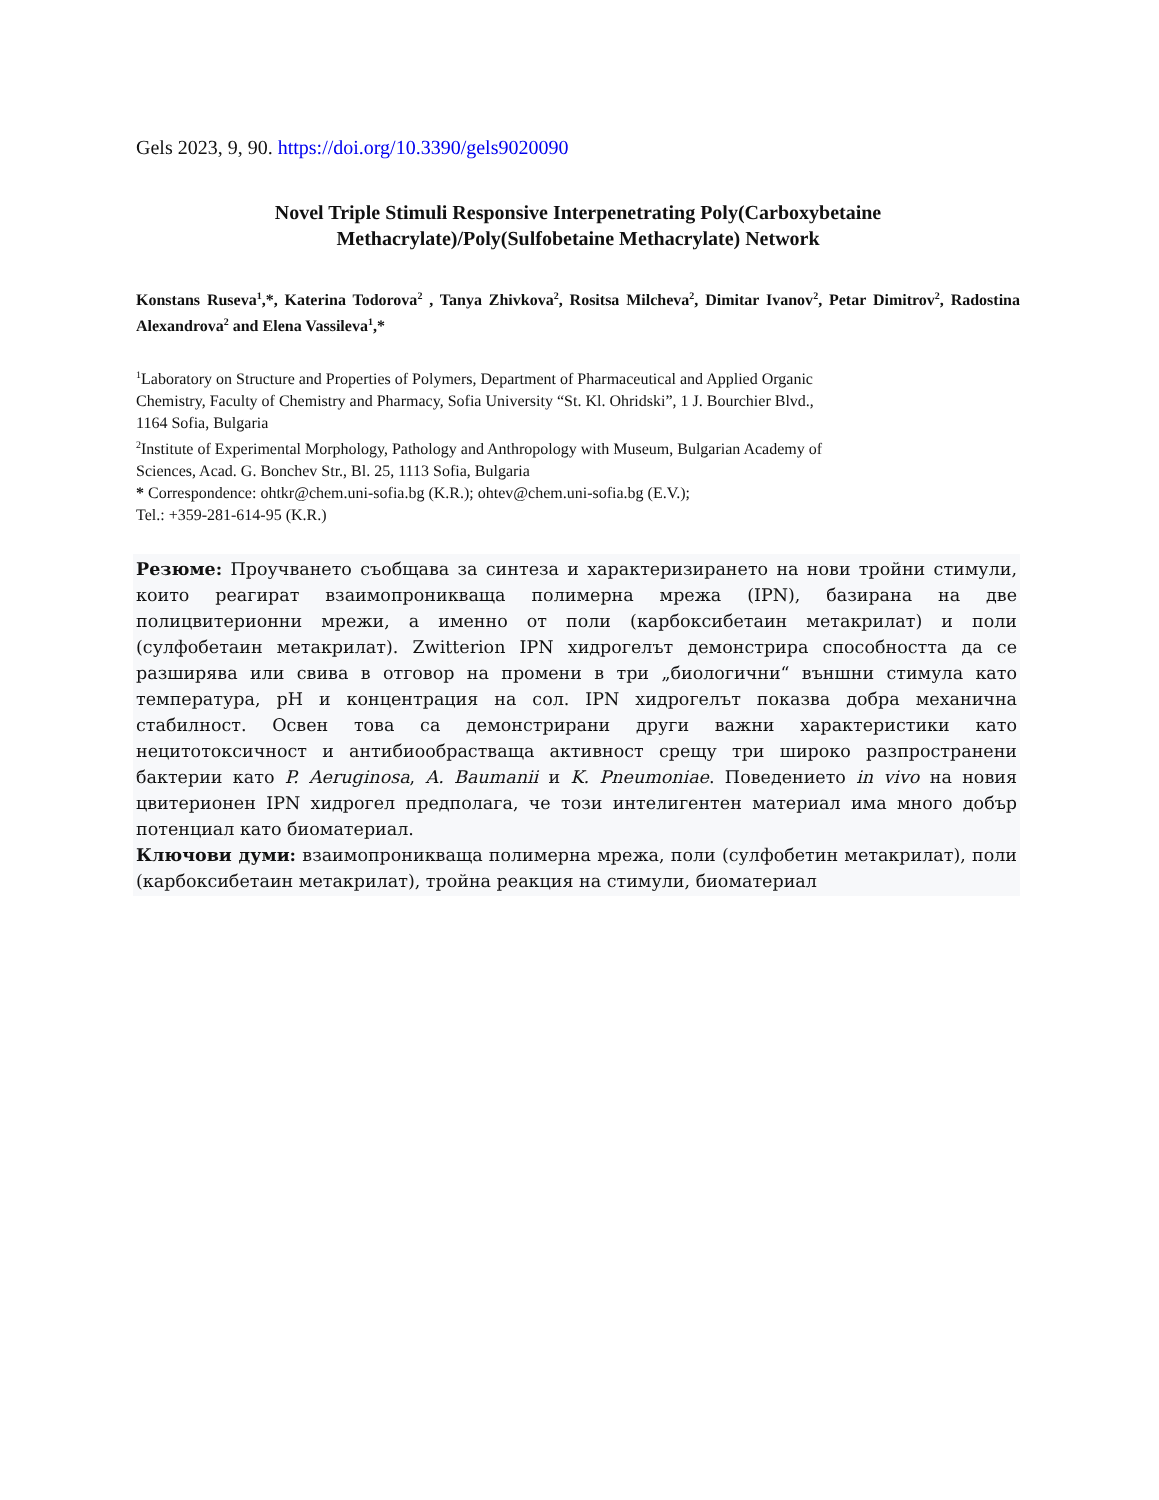Gels 2023, 9, 90. https://doi.org/10.3390/gels9020090
Novel Triple Stimuli Responsive Interpenetrating Poly(Carboxybetaine
Methacrylate)/Poly(Sulfobetaine Methacrylate) Network
Konstans Ruseva<sup>1</sup>,*, Katerina Todorova<sup>2</sup> , Tanya Zhivkova<sup>2</sup>, Rositsa Milcheva<sup>2</sup>, Dimitar Ivanov<sup>2</sup>, Petar Dimitrov<sup>2</sup>, Radostina Alexandrova<sup>2</sup> and Elena Vassileva<sup>1</sup>,*
<sup>1</sup> Laboratory on Structure and Properties of Polymers, Department of Pharmaceutical and Applied Organic
Chemistry, Faculty of Chemistry and Pharmacy, Sofia University “St. Kl. Ohridski”, 1 J. Bourchier Blvd.,
1164 Sofia, Bulgaria
<sup>2</sup> Institute of Experimental Morphology, Pathology and Anthropology with Museum, Bulgarian Academy of
Sciences, Acad. G. Bonchev Str., Bl. 25, 1113 Sofia, Bulgaria
* Correspondence: ohtkr@chem.uni-sofia.bg (K.R.); ohtev@chem.uni-sofia.bg (E.V.);
Tel.: +359-281-614-95 (K.R.)
Резюме: Проучването съобщава за синтеза и характеризирането на нови тройни стимули, които реагират взаимопроникваща полимерна мрежа (IPN), базирана на две полицвитерионни мрежи, а именно от поли (карбоксибетаин метакрилат) и поли (сулфобетаин метакрилат). Zwitterion IPN хидрогелът демонстрира способността да се разширява или свива в отговор на промени в три „биологични“ външни стимула като температура, pH и концентрация на сол. IPN хидрогелът показва добра механична стабилност. Освен това са демонстрирани други важни характеристики като нецитотоксичност и антибиообрастваща активност срещу три широко разпространени бактерии като P. Aeruginosa, A. Baumanii и K. Pneumoniae. Поведението in vivo на новия цвитерионен IPN хидрогел предполага, че този интелигентен материал има много добър потенциал като биоматериал.
Ключови думи: взаимопроникваща полимерна мрежа, поли (сулфобетин метакрилат), поли (карбоксибетаин метакрилат), тройна реакция на стимули, биоматериал